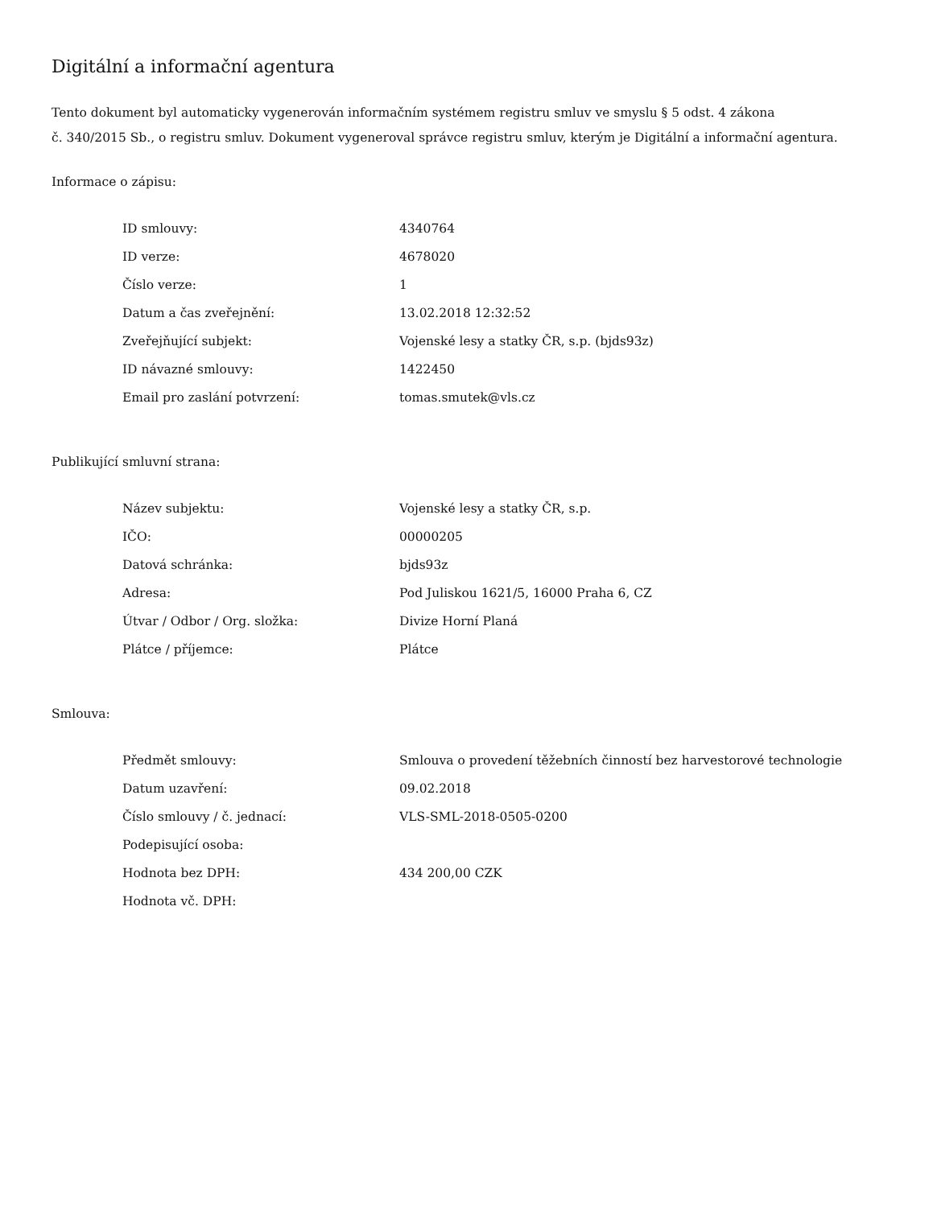Digitální a informační agentura
Tento dokument byl automaticky vygenerován informačním systémem registru smluv ve smyslu § 5 odst. 4 zákona
č. 340/2015 Sb., o registru smluv. Dokument vygeneroval správce registru smluv, kterým je Digitální a informační agentura.
Informace o zápisu:
| ID smlouvy: | 4340764 |
| ID verze: | 4678020 |
| Číslo verze: | 1 |
| Datum a čas zveřejnění: | 13.02.2018 12:32:52 |
| Zveřejňující subjekt: | Vojenské lesy a statky ČR, s.p. (bjds93z) |
| ID návazné smlouvy: | 1422450 |
| Email pro zaslání potvrzení: | tomas.smutek@vls.cz |
Publikující smluvní strana:
| Název subjektu: | Vojenské lesy a statky ČR, s.p. |
| IČO: | 00000205 |
| Datová schránka: | bjds93z |
| Adresa: | Pod Juliskou 1621/5, 16000 Praha 6, CZ |
| Útvar / Odbor / Org. složka: | Divize Horní Planá |
| Plátce / příjemce: | Plátce |
Smlouva:
| Předmět smlouvy: | Smlouva o provedení těžebních činností bez harvestorové technologie |
| Datum uzavření: | 09.02.2018 |
| Číslo smlouvy / č. jednací: | VLS-SML-2018-0505-0200 |
| Podepisující osoba: | |
| Hodnota bez DPH: | 434 200,00 CZK |
| Hodnota vč. DPH: | |